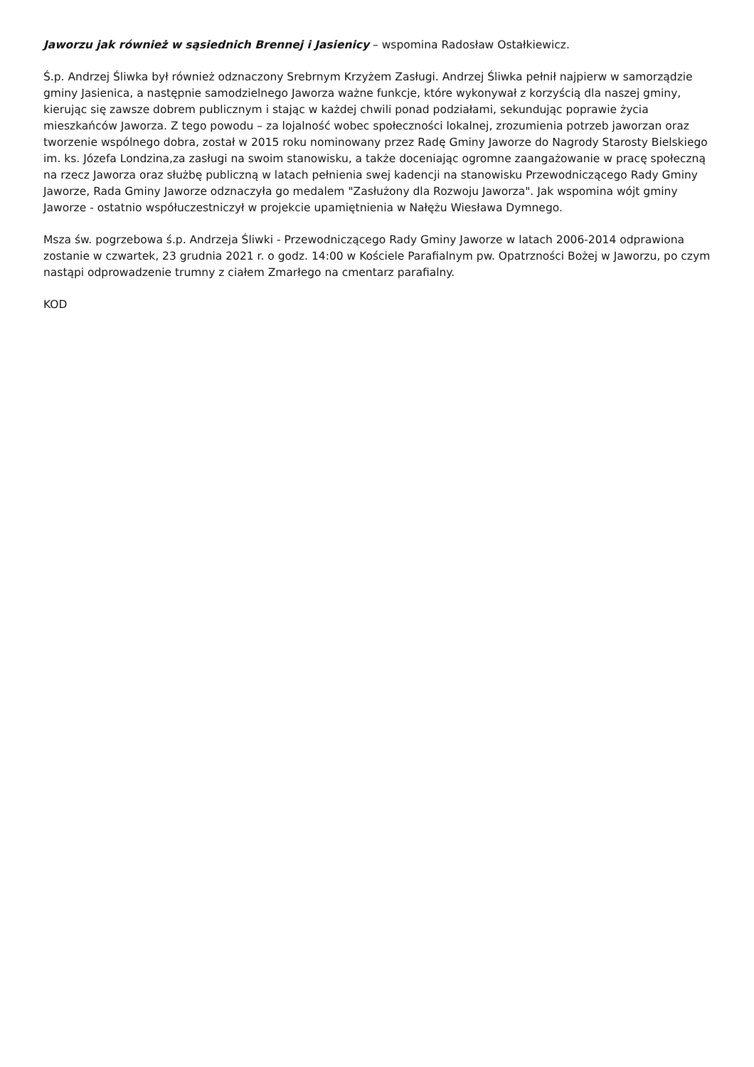Jaworzu jak również w sąsiednich Brennej i Jasienicy – wspomina Radosław Ostałkiewicz.
Ś.p. Andrzej Śliwka był również odznaczony Srebrnym Krzyżem Zasługi. Andrzej Śliwka pełnił najpierw w samorządzie gminy Jasienica, a następnie samodzielnego Jaworza ważne funkcje, które wykonywał z korzyścią dla naszej gminy, kierując się zawsze dobrem publicznym i stając w każdej chwili ponad podziałami, sekundując poprawie życia mieszkańców Jaworza. Z tego powodu – za lojalność wobec społeczności lokalnej, zrozumienia potrzeb jaworzan oraz tworzenie wspólnego dobra, został w 2015 roku nominowany przez Radę Gminy Jaworze do Nagrody Starosty Bielskiego im. ks. Józefa Londzina,za zasługi na swoim stanowisku, a także doceniając ogromne zaangażowanie w pracę społeczną na rzecz Jaworza oraz służbę publiczną w latach pełnienia swej kadencji na stanowisku Przewodniczącego Rady Gminy Jaworze, Rada Gminy Jaworze odznaczyła go medalem "Zasłużony dla Rozwoju Jaworza". Jak wspomina wójt gminy Jaworze - ostatnio współuczestniczył w projekcie upamiętnienia w Nałężu Wiesława Dymnego.
Msza św. pogrzebowa ś.p. Andrzeja Śliwki - Przewodniczącego Rady Gminy Jaworze w latach 2006-2014 odprawiona zostanie w czwartek, 23 grudnia 2021 r. o godz. 14:00 w Kościele Parafialnym pw. Opatrzności Bożej w Jaworzu, po czym nastąpi odprowadzenie trumny z ciałem Zmarłego na cmentarz parafialny.
KOD